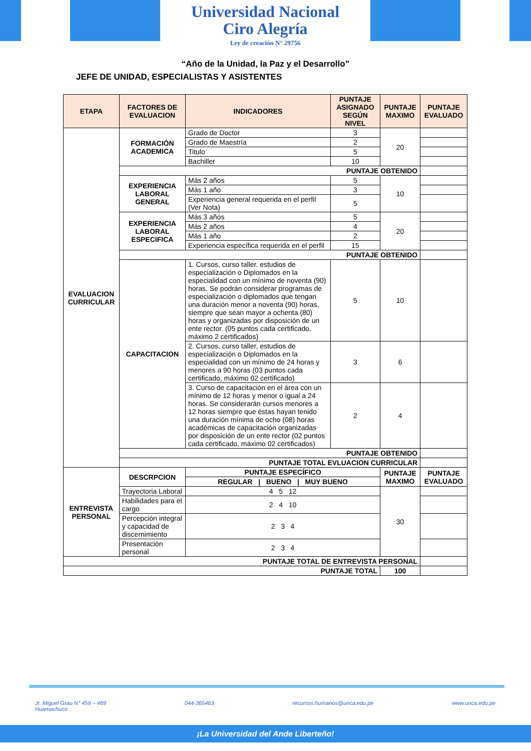Universidad Nacional
Ciro Alegría
Ley de creación N° 29756
“Año de la Unidad, la Paz y el Desarrollo”
JEFE DE UNIDAD, ESPECIALISTAS Y ASISTENTES
| ETAPA | FACTORES DE EVALUACION | INDICADORES | PUNTAJE ASIGNADO SEGÚN NIVEL | PUNTAJE MAXIMO | PUNTAJE EVALUADO |
| --- | --- | --- | --- | --- | --- |
| EVALUACION CURRICULAR | FORMACIÓN ACADEMICA | Grado de Doctor | 3 | 20 | |
| | | Grado de Maestría | 2 | | |
| | | Titulo | 5 | | |
| | | Bachiller | 10 | | |
| | PUNTAJE OBTENIDO | | | | |
| | EXPERIENCIA LABORAL GENERAL | Más 2 años | 5 | 10 | |
| | | Más 1 año | 3 | | |
| | | Experiencia general requerida en el perfil (Ver Nota) | 5 | | |
| | EXPERIENCIA LABORAL ESPECIFICA | Más 3 años | 5 | 20 | |
| | | Más 2 años | 4 | | |
| | | Más 1 año | 2 | | |
| | | Experiencia específica requerida en el perfil | 15 | | |
| | PUNTAJE OBTENIDO | | | | |
| | CAPACITACION | 1. Cursos, curso taller. estudios de especialización o Diplomados en la especialidad con un mínimo de noventa (90) horas. Se podrán considerar programas de especialización o diplomados que tengan una duración menor a noventa (90) horas, siempre que sean mayor a ochenta (80) horas y organizadas por disposición de un ente rector. (05 puntos cada certificado, máximo 2 certificados) | 5 | 10 | |
| | | 2. Cursos, curso taller, estudios de especialización o Diplomados en la especialidad con un mínimo de 24 horas y menores a 90 horas (03 puntos cada certificado, máximo 02 certificado) | 3 | 6 | |
| | | 3. Curso de capacitación en el área con un mínimo de 12 horas y menor o igual a 24 horas. Se considerarán cursos menores a 12 horas siempre que éstas hayan tenido una duración mínima de ocho (08) horas académicas de capacitación organizadas por disposición de un ente rector (02 puntos cada certificado, máximo 02 certificados) | 2 | 4 | |
| | PUNTAJE OBTENIDO | | | | |
| | PUNTAJE TOTAL EVLUACION CURRICULAR | | | | |
| ENTREVISTA PERSONAL | DESCRPCION | PUNTAJE ESPECÍFICO | | PUNTAJE MAXIMO | PUNTAJE EVALUADO |
| | | REGULAR / BUENO / MUY BUENO | | | |
| | Trayectoria Laboral | 4 5 12 | | 30 | |
| | Habilidades para el cargo | 2 4 10 | | | |
| | Percepción integral y capacidad de discernimiento | 2 3 4 | | | |
| | Presentación personal | 2 3 4 | | | |
| PUNTAJE TOTAL DE ENTREVISTA PERSONAL | | | | | |
| PUNTAJE TOTAL | | | | 100 | |
Jr. Miguel Grau N° 459 – 469
Huamachuco 044-365463 recursos.humanos@unca.edu.pe www.unca.edu.pe
¡La Universidad del Ande Liberteño!